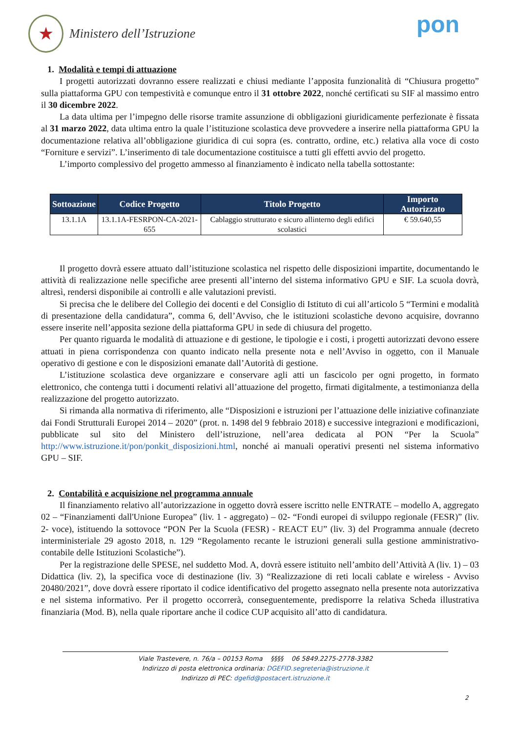★
Ministero dell’Istruzione
pon
1. Modalità e tempi di attuazione
I progetti autorizzati dovranno essere realizzati e chiusi mediante l’apposita funzionalità di “Chiusura progetto” sulla piattaforma GPU con tempestività e comunque entro il 31 ottobre 2022, nonché certificati su SIF al massimo entro il 30 dicembre 2022.
La data ultima per l’impegno delle risorse tramite assunzione di obbligazioni giuridicamente perfezionate è fissata al 31 marzo 2022, data ultima entro la quale l’istituzione scolastica deve provvedere a inserire nella piattaforma GPU la documentazione relativa all’obbligazione giuridica di cui sopra (es. contratto, ordine, etc.) relativa alla voce di costo “Forniture e servizi”. L’inserimento di tale documentazione costituisce a tutti gli effetti avvio del progetto.
L’importo complessivo del progetto ammesso al finanziamento è indicato nella tabella sottostante:
| Sottoazione | Codice Progetto | Titolo Progetto | Importo Autorizzato |
| --- | --- | --- | --- |
| 13.1.1A | 13.1.1A-FESRPON-CA-2021-655 | Cablaggio strutturato e sicuro allinterno degli edifici scolastici | € 59.640,55 |
Il progetto dovrà essere attuato dall’istituzione scolastica nel rispetto delle disposizioni impartite, documentando le attività di realizzazione nelle specifiche aree presenti all’interno del sistema informativo GPU e SIF. La scuola dovrà, altresì, rendersi disponibile ai controlli e alle valutazioni previsti.
Si precisa che le delibere del Collegio dei docenti e del Consiglio di Istituto di cui all’articolo 5 “Termini e modalità di presentazione della candidatura”, comma 6, dell’Avviso, che le istituzioni scolastiche devono acquisire, dovranno essere inserite nell’apposita sezione della piattaforma GPU in sede di chiusura del progetto.
Per quanto riguarda le modalità di attuazione e di gestione, le tipologie e i costi, i progetti autorizzati devono essere attuati in piena corrispondenza con quanto indicato nella presente nota e nell’Avviso in oggetto, con il Manuale operativo di gestione e con le disposizioni emanate dall’Autorità di gestione.
L’istituzione scolastica deve organizzare e conservare agli atti un fascicolo per ogni progetto, in formato elettronico, che contenga tutti i documenti relativi all’attuazione del progetto, firmati digitalmente, a testimonianza della realizzazione del progetto autorizzato.
Si rimanda alla normativa di riferimento, alle “Disposizioni e istruzioni per l’attuazione delle iniziative cofinanziate dai Fondi Strutturali Europei 2014 – 2020” (prot. n. 1498 del 9 febbraio 2018) e successive integrazioni e modificazioni, pubblicate sul sito del Ministero dell’istruzione, nell’area dedicata al PON “Per la Scuola” http://www.istruzione.it/pon/ponkit_disposizioni.html, nonché ai manuali operativi presenti nel sistema informativo GPU – SIF.
2. Contabilità e acquisizione nel programma annuale
Il finanziamento relativo all’autorizzazione in oggetto dovrà essere iscritto nelle ENTRATE – modello A, aggregato 02 – “Finanziamenti dall'Unione Europea” (liv. 1 - aggregato) – 02- “Fondi europei di sviluppo regionale (FESR)” (liv. 2- voce), istituendo la sottovoce “PON Per la Scuola (FESR) - REACT EU” (liv. 3) del Programma annuale (decreto interministeriale 29 agosto 2018, n. 129 “Regolamento recante le istruzioni generali sulla gestione amministrativo-contabile delle Istituzioni Scolastiche”).
Per la registrazione delle SPESE, nel suddetto Mod. A, dovrà essere istituito nell’ambito dell’Attività A (liv. 1) – 03 Didattica (liv. 2), la specifica voce di destinazione (liv. 3) “Realizzazione di reti locali cablate e wireless - Avviso 20480/2021”, dove dovrà essere riportato il codice identificativo del progetto assegnato nella presente nota autorizzativa e nel sistema informativo. Per il progetto occorrerà, conseguentemente, predisporre la relativa Scheda illustrativa finanziaria (Mod. B), nella quale riportare anche il codice CUP acquisito all’atto di candidatura.
Viale Trastevere, n. 76/a – 00153 Roma §§§§ 06 5849.2275-2778-3382
Indirizzo di posta elettronica ordinaria: DGEFID.segreteria@istruzione.it
Indirizzo di PEC: dgefid@postacert.istruzione.it
2